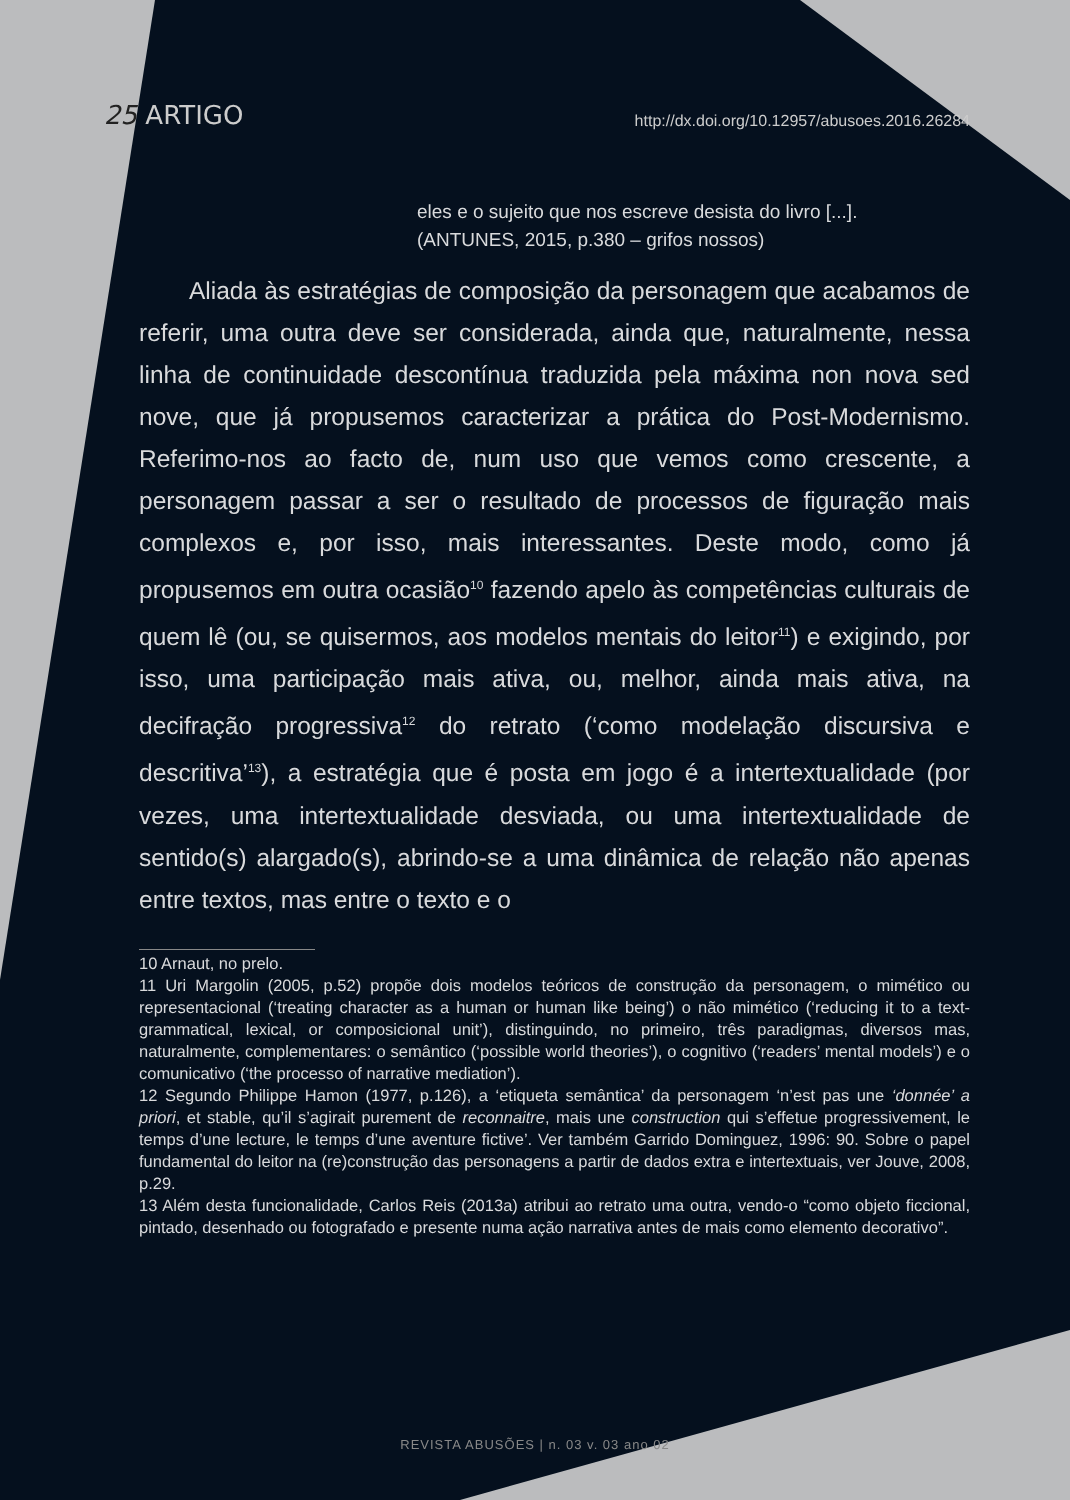25 ARTIGO
http://dx.doi.org/10.12957/abusoes.2016.26284
eles e o sujeito que nos escreve desista do livro [...].
(ANTUNES, 2015, p.380 – grifos nossos)
Aliada às estratégias de composição da personagem que acabamos de referir, uma outra deve ser considerada, ainda que, naturalmente, nessa linha de continuidade descontínua traduzida pela máxima non nova sed nove, que já propusemos caracterizar a prática do Post-Modernismo. Referimo-nos ao facto de, num uso que vemos como crescente, a personagem passar a ser o resultado de processos de figuração mais complexos e, por isso, mais interessantes. Deste modo, como já propusemos em outra ocasião<sup>10</sup> fazendo apelo às competências culturais de quem lê (ou, se quisermos, aos modelos mentais do leitor<sup>11</sup>) e exigindo, por isso, uma participação mais ativa, ou, melhor, ainda mais ativa, na decifração progressiva<sup>12</sup> do retrato (‘como modelação discursiva e descritiva’<sup>13</sup>), a estratégia que é posta em jogo é a intertextualidade (por vezes, uma intertextualidade desviada, ou uma intertextualidade de sentido(s) alargado(s), abrindo-se a uma dinâmica de relação não apenas entre textos, mas entre o texto e o
10 Arnaut, no prelo.
11 Uri Margolin (2005, p.52) propõe dois modelos teóricos de construção da personagem, o mimético ou representacional (‘treating character as a human or human like being’) o não mimético (‘reducing it to a text-grammatical, lexical, or composicional unit’), distinguindo, no primeiro, três paradigmas, diversos mas, naturalmente, complementares: o semântico (‘possible world theories’), o cognitivo (‘readers’ mental models’) e o comunicativo (‘the processo of narrative mediation’).
12 Segundo Philippe Hamon (1977, p.126), a ‘etiqueta semântica’ da personagem ‘n’est pas une ‘donnée’ a priori, et stable, qu’il s’agirait purement de reconnaitre, mais une construction qui s’effetue progressivement, le temps d’une lecture, le temps d’une aventure fictive’. Ver também Garrido Dominguez, 1996: 90. Sobre o papel fundamental do leitor na (re)construção das personagens a partir de dados extra e intertextuais, ver Jouve, 2008, p.29.
13 Além desta funcionalidade, Carlos Reis (2013a) atribui ao retrato uma outra, vendo-o “como objeto ficcional, pintado, desenhado ou fotografado e presente numa ação narrativa antes de mais como elemento decorativo”.
REVISTA ABUSÕES | n. 03 v. 03 ano 02